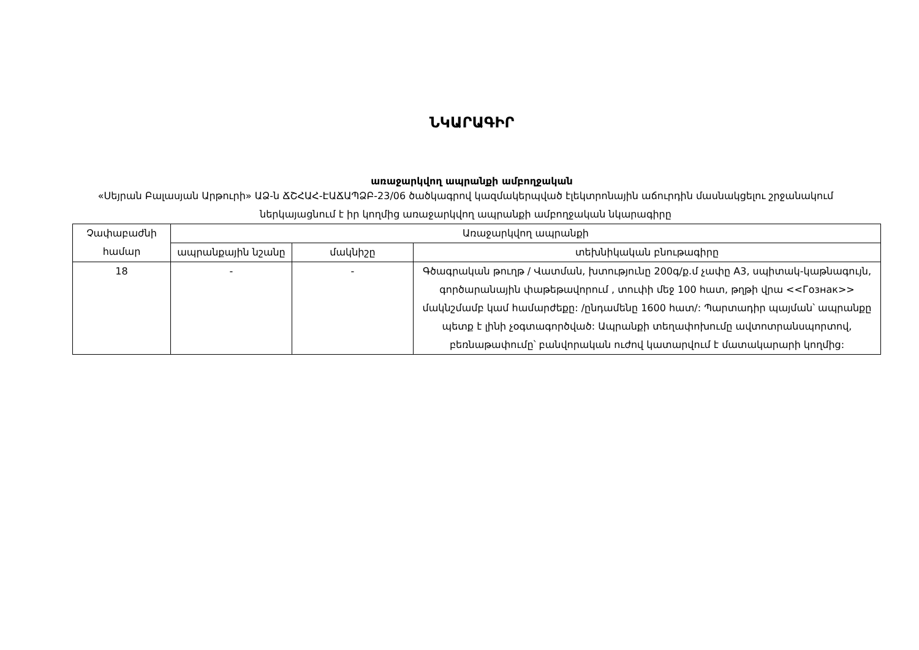ՆԿԱՐԱԳԻՐ
առաջարկվող ապրանքի ամբողջական
«Սեյրան Բալասյան Արթուրի» ԱՁ-ն ՃՇՀԱՀ-ԷԱՃԱՊՁԲ-23/06 ծածկագրով կազմակերպված էլեկտրոնային աճուրդին մասնակցելու շրջանակում ներկայացնում է իր կողմից առաջարկվող ապրանքի ամբողջական նկարագիրը
| Չափաբաժնի համար | Առաջարկվող ապրանքի | | |
| --- | --- | --- | --- |
| | ապրանքային նշանը | մակնիշը | տեխնիկական բնութագիրը |
| 18 | - | - | Գծագրական թուղթ / Վատման, խտությունը 200գ/ք.մ չափը A3, սպիտակ-կաթնագույն, գործարանային փաթեթավորում , տուփի մեջ 100 հատ, թղթի վրա <<Гознак>> մակնշմամբ կամ համարժեքը: /ընդամենը 1600 հատ/: Պարտադիր պայման՝ ապրանքը պետք է լինի չօգտագործված: Ապրանքի տեղափոխումը ավտոտրանսպորտով, բեռնաթափումը՝ բանվորական ուժով կատարվում է մատակարարի կողմից: |